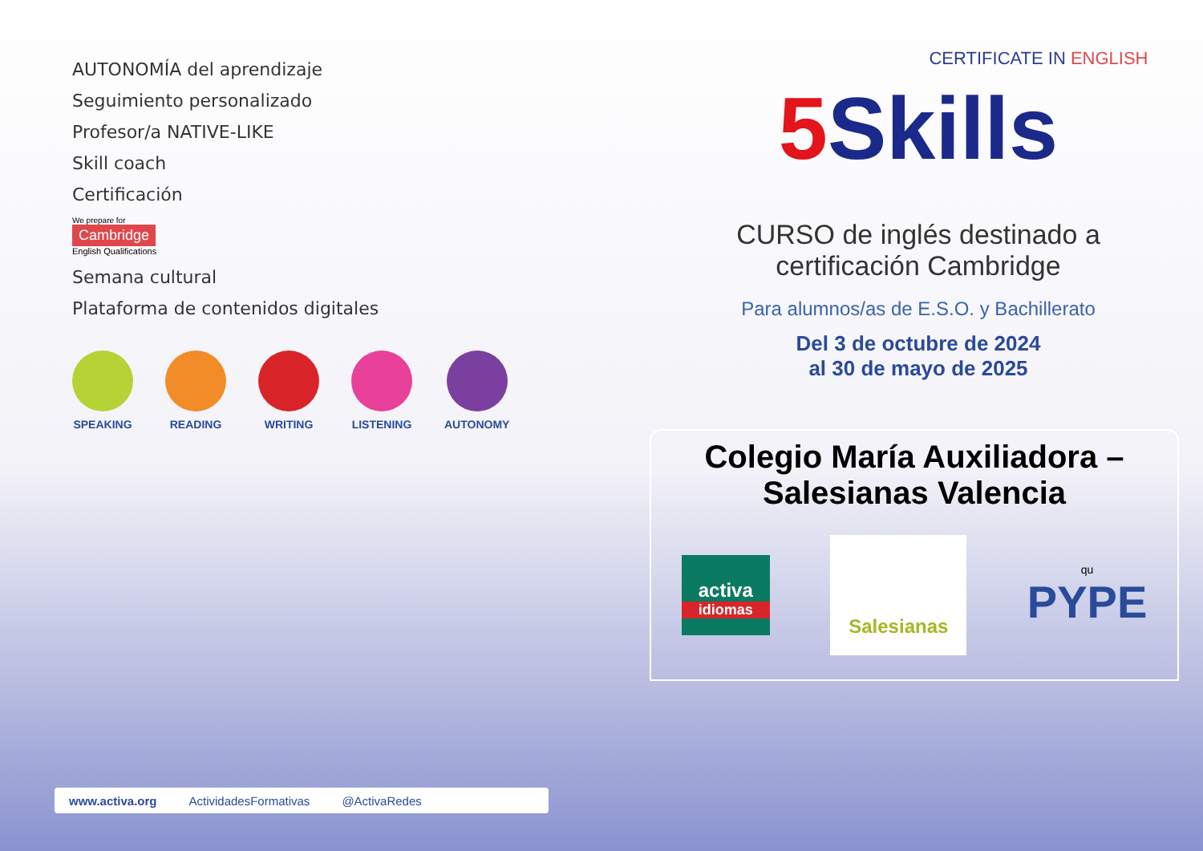AUTONOMÍA del aprendizaje
Seguimiento personalizado
Profesor/a NATIVE-LIKE
Skill coach
Certificación
We prepare for
Cambridge
English Qualifications
Semana cultural
Plataforma de contenidos digitales
SPEAKING READING WRITING LISTENING AUTONOMY
www.activa.org ActividadesFormativas @ActivaRedes
CERTIFICATE IN ENGLISH
5 Skills
CURSO de inglés destinado a
certificación Cambridge
Para alumnos/as de E.S.O. y Bachillerato
Del 3 de octubre de 2024
al 30 de mayo de 2025
Colegio María Auxiliadora –
Salesianas Valencia
activa
idiomas
Salesianas
qu
PYPE